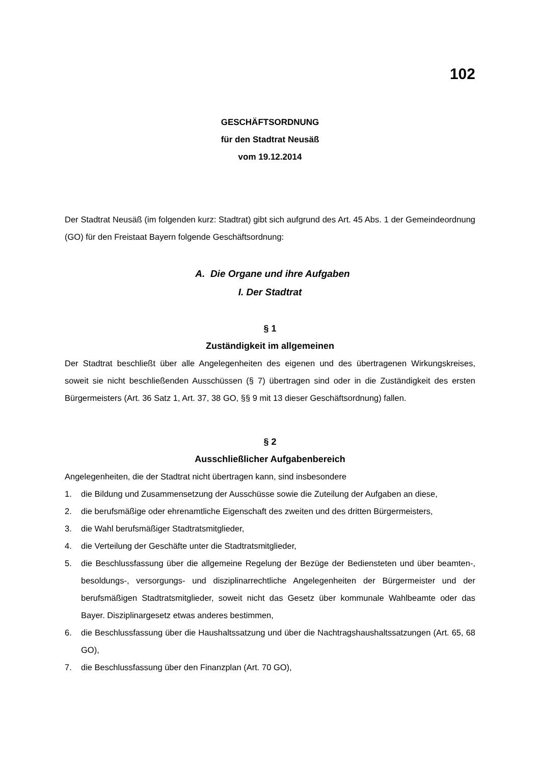102
GESCHÄFTSORDNUNG
für den Stadtrat Neusäß
vom 19.12.2014
Der Stadtrat Neusäß (im folgenden kurz: Stadtrat) gibt sich aufgrund des Art. 45 Abs. 1 der Gemeindeordnung (GO) für den Freistaat Bayern folgende Geschäftsordnung:
A. Die Organe und ihre Aufgaben
I. Der Stadtrat
§ 1
Zuständigkeit im allgemeinen
Der Stadtrat beschließt über alle Angelegenheiten des eigenen und des übertragenen Wirkungskreises, soweit sie nicht beschließenden Ausschüssen (§ 7) übertragen sind oder in die Zuständigkeit des ersten Bürgermeisters (Art. 36 Satz 1, Art. 37, 38 GO, §§ 9 mit 13 dieser Geschäftsordnung) fallen.
§ 2
Ausschließlicher Aufgabenbereich
Angelegenheiten, die der Stadtrat nicht übertragen kann, sind insbesondere
1. die Bildung und Zusammensetzung der Ausschüsse sowie die Zuteilung der Aufgaben an diese,
2. die berufsmäßige oder ehrenamtliche Eigenschaft des zweiten und des dritten Bürgermeisters,
3. die Wahl berufsmäßiger Stadtratsmitglieder,
4. die Verteilung der Geschäfte unter die Stadtratsmitglieder,
5. die Beschlussfassung über die allgemeine Regelung der Bezüge der Bediensteten und über beamten-, besoldungs-, versorgungs- und disziplinarrechtliche Angelegenheiten der Bürgermeister und der berufsmäßigen Stadtratsmitglieder, soweit nicht das Gesetz über kommunale Wahlbeamte oder das Bayer. Disziplinargesetz etwas anderes bestimmen,
6. die Beschlussfassung über die Haushaltssatzung und über die Nachtragshaushaltssatzungen (Art. 65, 68 GO),
7. die Beschlussfassung über den Finanzplan (Art. 70 GO),